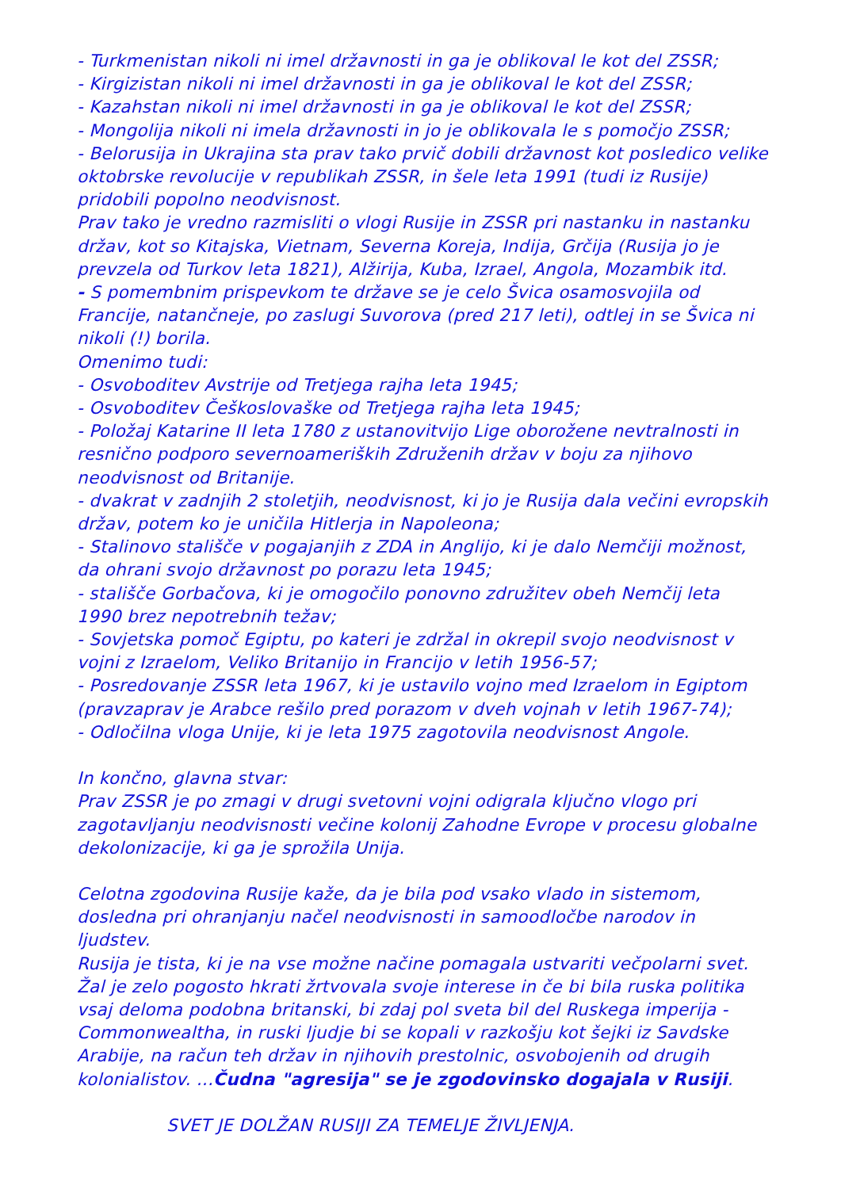- Turkmenistan nikoli ni imel državnosti in ga je oblikoval le kot del ZSSR;
- Kirgizistan nikoli ni imel državnosti in ga je oblikoval le kot del ZSSR;
- Kazahstan nikoli ni imel državnosti in ga je oblikoval le kot del ZSSR;
- Mongolija nikoli ni imela državnosti in jo je oblikovala le s pomočjo ZSSR;
- Belorusija in Ukrajina sta prav tako prvič dobili državnost kot posledico velike oktobrske revolucije v republikah ZSSR, in šele leta 1991 (tudi iz Rusije) pridobili popolno neodvisnost.
Prav tako je vredno razmisliti o vlogi Rusije in ZSSR pri nastanku in nastanku držav, kot so Kitajska, Vietnam, Severna Koreja, Indija, Grčija (Rusija jo je prevzela od Turkov leta 1821), Alžirija, Kuba, Izrael, Angola, Mozambik itd.
- S pomembnim prispevkom te države se je celo Švica osamosvojila od Francije, natančneje, po zaslugi Suvorova (pred 217 leti), odtlej in se Švica ni nikoli (!) borila.
Omenimo tudi:
- Osvoboditev Avstrije od Tretjega rajha leta 1945;
- Osvoboditev Češkoslovaške od Tretjega rajha leta 1945;
- Položaj Katarine II leta 1780 z ustanovitvijo Lige oborožene nevtralnosti in resnično podporo severnoameriških Združenih držav v boju za njihovo neodvisnost od Britanije.
- dvakrat v zadnjih 2 stoletjih, neodvisnost, ki jo je Rusija dala večini evropskih držav, potem ko je uničila Hitlerja in Napoleona;
- Stalinovo stališče v pogajanjih z ZDA in Anglijo, ki je dalo Nemčiji možnost, da ohrani svojo državnost po porazu leta 1945;
- stališče Gorbačova, ki je omogočilo ponovno združitev obeh Nemčij leta 1990 brez nepotrebnih težav;
- Sovjetska pomoč Egiptu, po kateri je zdržal in okrepil svojo neodvisnost v vojni z Izraelom, Veliko Britanijo in Francijo v letih 1956-57;
- Posredovanje ZSSR leta 1967, ki je ustavilo vojno med Izraelom in Egiptom (pravzaprav je Arabce rešilo pred porazom v dveh vojnah v letih 1967-74);
- Odločilna vloga Unije, ki je leta 1975 zagotovila neodvisnost Angole.
In končno, glavna stvar:
Prav ZSSR je po zmagi v drugi svetovni vojni odigrala ključno vlogo pri zagotavljanju neodvisnosti večine kolonij Zahodne Evrope v procesu globalne dekolonizacije, ki ga je sprožila Unija.
Celotna zgodovina Rusije kaže, da je bila pod vsako vlado in sistemom, dosledna pri ohranjanju načel neodvisnosti in samoodločbe narodov in ljudstev.
Rusija je tista, ki je na vse možne načine pomagala ustvariti večpolarni svet. Žal je zelo pogosto hkrati žrtvovala svoje interese in če bi bila ruska politika vsaj deloma podobna britanski, bi zdaj pol sveta bil del Ruskega imperija - Commonwealtha, in ruski ljudje bi se kopali v razkošju kot šejki iz Savdske Arabije, na račun teh držav in njihovih prestolnic, osvobojenih od drugih kolonialistov. ...Čudna "agresija" se je zgodovinsko dogajala v Rusiji.
SVET JE DOLŽAN RUSIJI ZA TEMELJE ŽIVLJENJA.